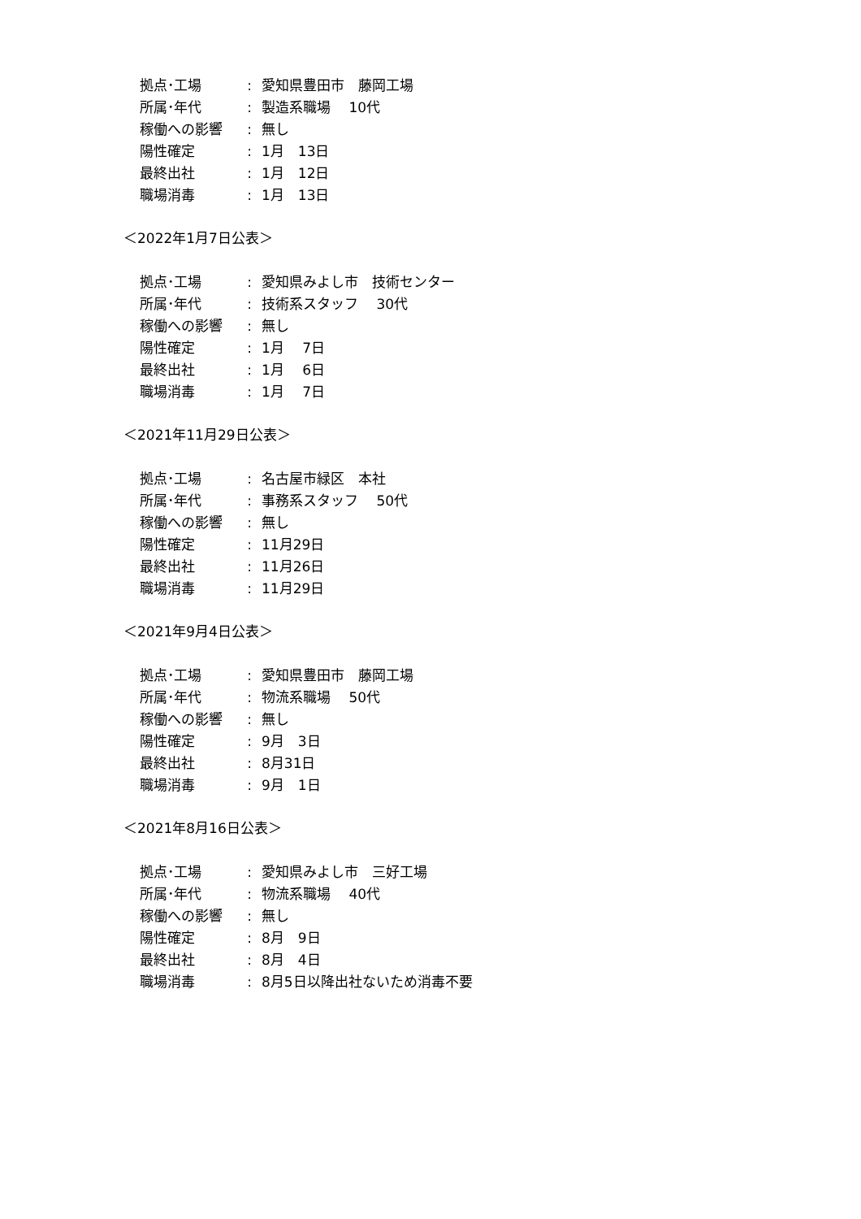拠点･工場: 愛知県豊田市　藤岡工場
所属･年代: 製造系職場　 10代
稼働への影響: 無し
陽性確定: 1月　13日
最終出社: 1月　12日
職場消毒: 1月　13日
＜2022年1月7日公表＞
拠点･工場: 愛知県みよし市　技術センター
所属･年代: 技術系スタッフ　 30代
稼働への影響: 無し
陽性確定: 1月　 7日
最終出社: 1月　 6日
職場消毒: 1月　 7日
＜2021年11月29日公表＞
拠点･工場: 名古屋市緑区　本社
所属･年代: 事務系スタッフ　 50代
稼働への影響: 無し
陽性確定: 11月29日
最終出社: 11月26日
職場消毒: 11月29日
＜2021年9月4日公表＞
拠点･工場: 愛知県豊田市　藤岡工場
所属･年代: 物流系職場　 50代
稼働への影響: 無し
陽性確定: 9月　3日
最終出社: 8月31日
職場消毒: 9月　1日
＜2021年8月16日公表＞
拠点･工場: 愛知県みよし市　三好工場
所属･年代: 物流系職場　 40代
稼働への影響: 無し
陽性確定: 8月　9日
最終出社: 8月　4日
職場消毒: 8月5日以降出社ないため消毒不要